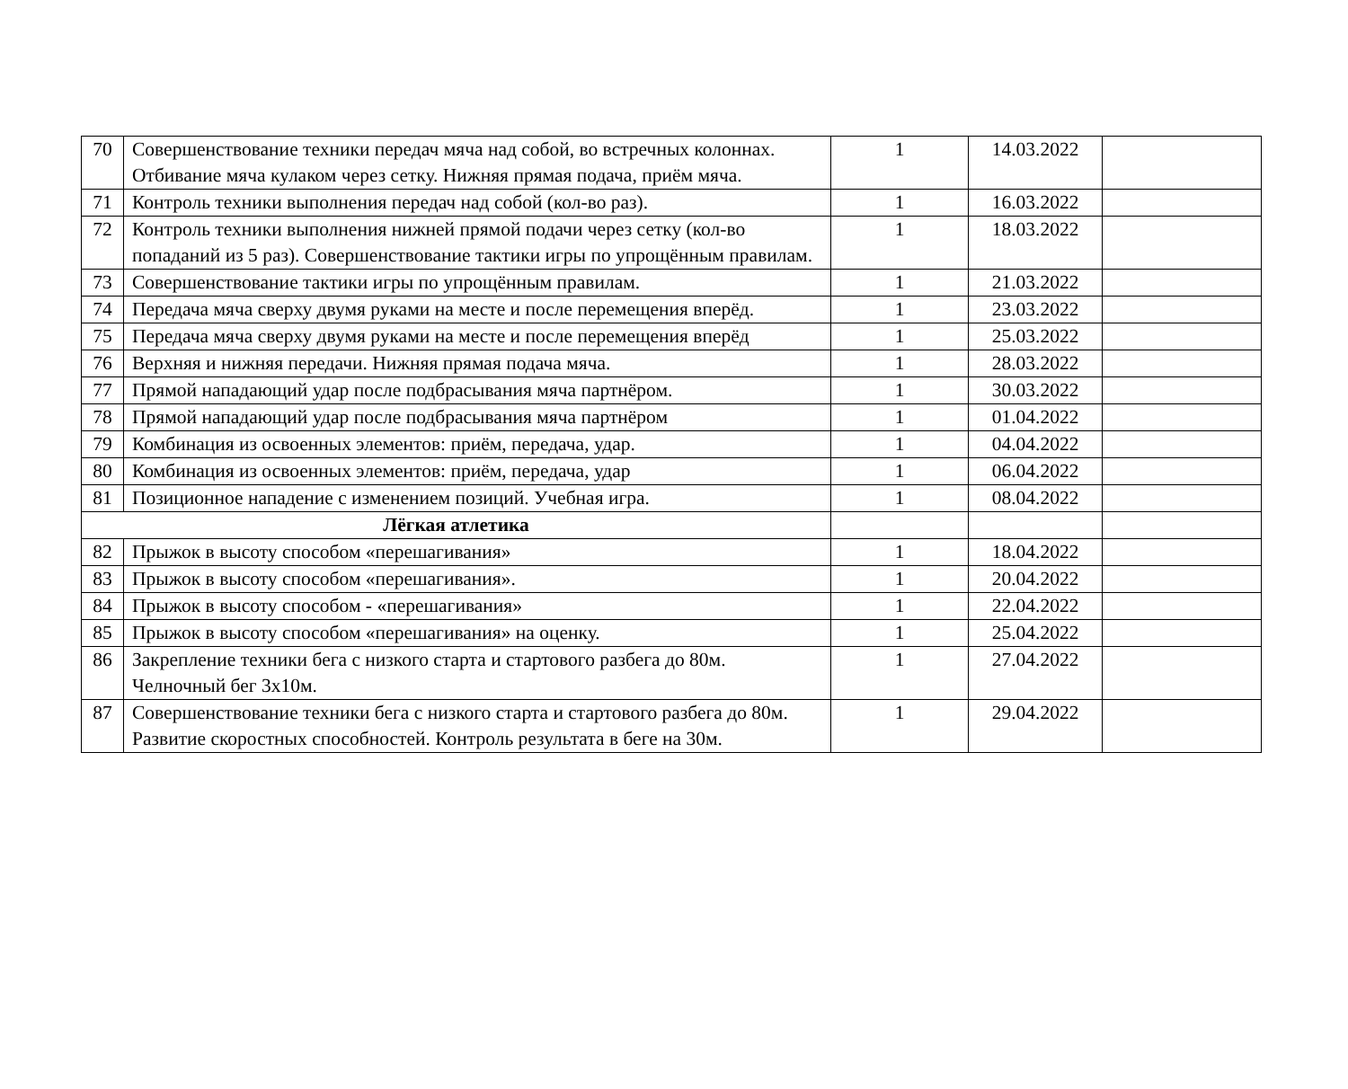| 70 | Совершенствование техники передач мяча над собой, во встречных колоннах. Отбивание мяча кулаком через сетку. Нижняя прямая подача, приём мяча. | 1 | 14.03.2022 | |
| 71 | Контроль техники выполнения передач над собой (кол-во раз). | 1 | 16.03.2022 | |
| 72 | Контроль техники выполнения нижней прямой подачи через сетку (кол-во попаданий из 5 раз). Совершенствование тактики игры по упрощённым правилам. | 1 | 18.03.2022 | |
| 73 | Совершенствование тактики игры по упрощённым правилам. | 1 | 21.03.2022 | |
| 74 | Передача мяча сверху двумя руками на месте и после перемещения вперёд. | 1 | 23.03.2022 | |
| 75 | Передача мяча сверху двумя руками на месте и после перемещения вперёд | 1 | 25.03.2022 | |
| 76 | Верхняя и нижняя передачи. Нижняя прямая подача мяча. | 1 | 28.03.2022 | |
| 77 | Прямой нападающий удар после подбрасывания мяча партнёром. | 1 | 30.03.2022 | |
| 78 | Прямой нападающий удар после подбрасывания мяча партнёром | 1 | 01.04.2022 | |
| 79 | Комбинация из освоенных элементов: приём, передача, удар. | 1 | 04.04.2022 | |
| 80 | Комбинация из освоенных элементов: приём, передача, удар | 1 | 06.04.2022 | |
| 81 | Позиционное нападение с изменением позиций. Учебная игра. | 1 | 08.04.2022 | |
| Лёгкая атлетика | | | | |
| 82 | Прыжок в высоту способом «перешагивания» | 1 | 18.04.2022 | |
| 83 | Прыжок в высоту способом «перешагивания». | 1 | 20.04.2022 | |
| 84 | Прыжок в высоту способом - «перешагивания» | 1 | 22.04.2022 | |
| 85 | Прыжок в высоту способом «перешагивания» на оценку. | 1 | 25.04.2022 | |
| 86 | Закрепление техники бега с низкого старта и стартового разбега до 80м. Челночный бег 3х10м. | 1 | 27.04.2022 | |
| 87 | Совершенствование техники бега с низкого старта и стартового разбега до 80м. Развитие скоростных способностей. Контроль результата в беге на 30м. | 1 | 29.04.2022 | |